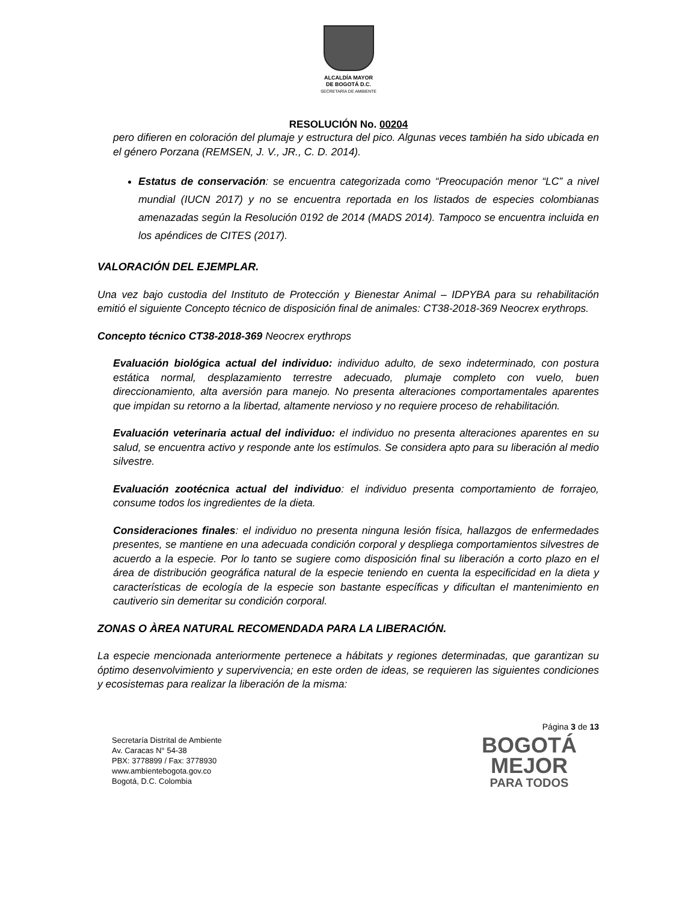ALCALDÍA MAYOR
DE BOGOTÁ D.C.
SECRETARÍA DE AMBIENTE
RESOLUCIÓN No. 00204
pero difieren en coloración del plumaje y estructura del pico. Algunas veces también ha sido ubicada en el género Porzana (REMSEN, J. V., JR., C. D. 2014).
Estatus de conservación: se encuentra categorizada como “Preocupación menor “LC” a nivel mundial (IUCN 2017) y no se encuentra reportada en los listados de especies colombianas amenazadas según la Resolución 0192 de 2014 (MADS 2014). Tampoco se encuentra incluida en los apéndices de CITES (2017).
VALORACIÓN DEL EJEMPLAR.
Una vez bajo custodia del Instituto de Protección y Bienestar Animal – IDPYBA para su rehabilitación emitió el siguiente Concepto técnico de disposición final de animales: CT38-2018-369 Neocrex erythrops.
Concepto técnico CT38-2018-369 Neocrex erythrops
Evaluación biológica actual del individuo: individuo adulto, de sexo indeterminado, con postura estática normal, desplazamiento terrestre adecuado, plumaje completo con vuelo, buen direccionamiento, alta aversión para manejo. No presenta alteraciones comportamentales aparentes que impidan su retorno a la libertad, altamente nervioso y no requiere proceso de rehabilitación.
Evaluación veterinaria actual del individuo: el individuo no presenta alteraciones aparentes en su salud, se encuentra activo y responde ante los estímulos. Se considera apto para su liberación al medio silvestre.
Evaluación zootécnica actual del individuo: el individuo presenta comportamiento de forrajeo, consume todos los ingredientes de la dieta.
Consideraciones finales: el individuo no presenta ninguna lesión física, hallazgos de enfermedades presentes, se mantiene en una adecuada condición corporal y despliega comportamientos silvestres de acuerdo a la especie. Por lo tanto se sugiere como disposición final su liberación a corto plazo en el área de distribución geográfica natural de la especie teniendo en cuenta la especificidad en la dieta y características de ecología de la especie son bastante específicas y dificultan el mantenimiento en cautiverio sin demeritar su condición corporal.
ZONAS O ÀREA NATURAL RECOMENDADA PARA LA LIBERACIÓN.
La especie mencionada anteriormente pertenece a hábitats y regiones determinadas, que garantizan su óptimo desenvolvimiento y supervivencia; en este orden de ideas, se requieren las siguientes condiciones y ecosistemas para realizar la liberación de la misma:
Página 3 de 13
Secretaría Distrital de Ambiente
Av. Caracas N° 54-38
PBX: 3778899 / Fax: 3778930
www.ambientebogota.gov.co
Bogotá, D.C. Colombia
BOGOTÁ
MEJOR
PARA TODOS